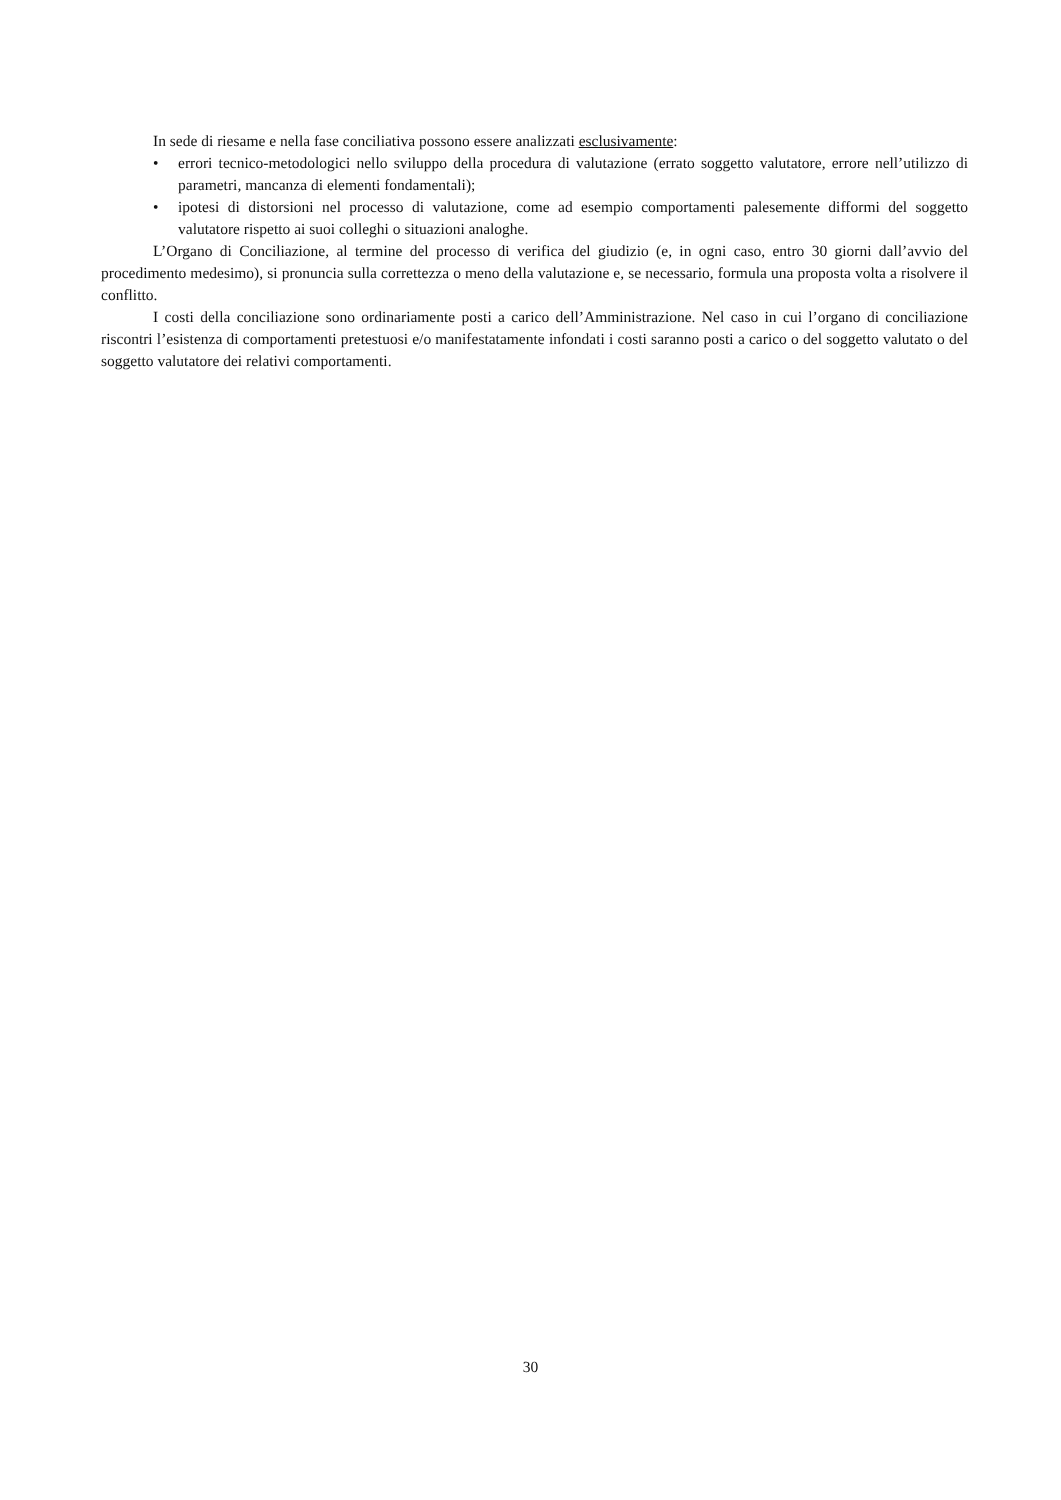In sede di riesame e nella fase conciliativa possono essere analizzati esclusivamente:
• errori tecnico-metodologici nello sviluppo della procedura di valutazione (errato soggetto valutatore, errore nell’utilizzo di parametri, mancanza di elementi fondamentali);
• ipotesi di distorsioni nel processo di valutazione, come ad esempio comportamenti palesemente difformi del soggetto valutatore rispetto ai suoi colleghi o situazioni analoghe.
L’Organo di Conciliazione, al termine del processo di verifica del giudizio (e, in ogni caso, entro 30 giorni dall’avvio del procedimento medesimo), si pronuncia sulla correttezza o meno della valutazione e, se necessario, formula una proposta volta a risolvere il conflitto.
I costi della conciliazione sono ordinariamente posti a carico dell’Amministrazione. Nel caso in cui l’organo di conciliazione riscontri l’esistenza di comportamenti pretestuosi e/o manifestatamente infondati i costi saranno posti a carico o del soggetto valutato o del soggetto valutatore dei relativi comportamenti.
30